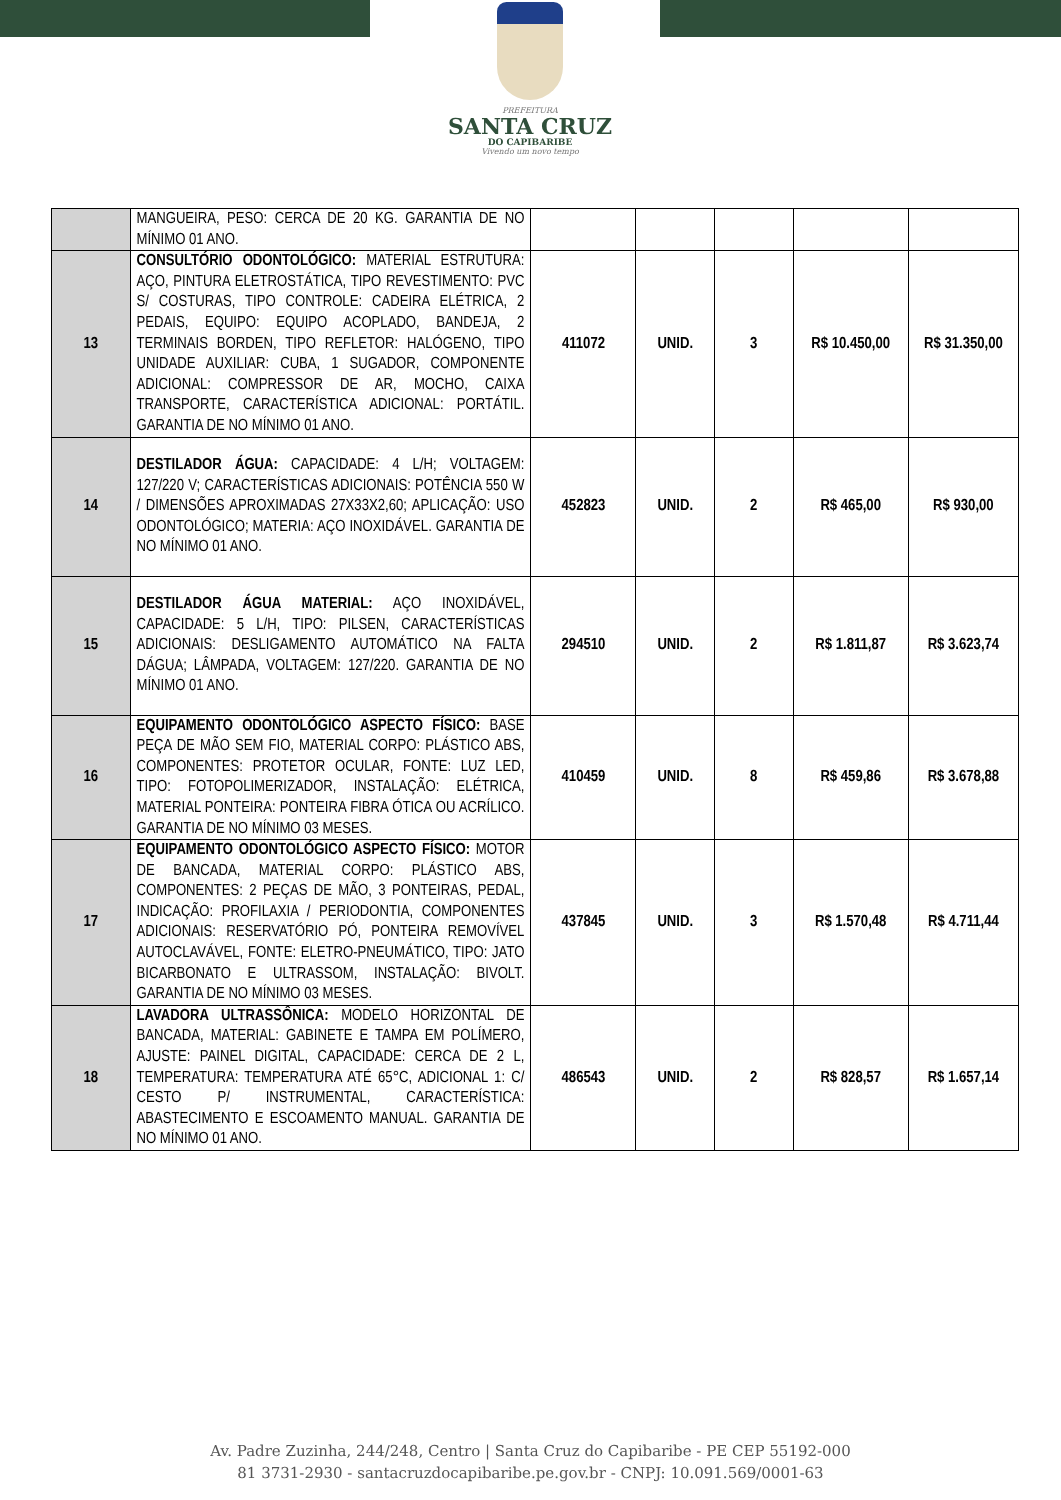PREFEITURA
SANTA CRUZ
DO CAPIBARIBE
Vivendo um novo tempo
| | MANGUEIRA, PESO: CERCA DE 20 KG. GARANTIA DE NO MÍNIMO 01 ANO. | | | | | |
| 13 | CONSULTÓRIO ODONTOLÓGICO: MATERIAL ESTRUTURA: AÇO, PINTURA ELETROSTÁTICA, TIPO REVESTIMENTO: PVC S/ COSTURAS, TIPO CONTROLE: CADEIRA ELÉTRICA, 2 PEDAIS, EQUIPO: EQUIPO ACOPLADO, BANDEJA, 2 TERMINAIS BORDEN, TIPO REFLETOR: HALÓGENO, TIPO UNIDADE AUXILIAR: CUBA, 1 SUGADOR, COMPONENTE ADICIONAL: COMPRESSOR DE AR, MOCHO, CAIXA TRANSPORTE, CARACTERÍSTICA ADICIONAL: PORTÁTIL. GARANTIA DE NO MÍNIMO 01 ANO. | 411072 | UNID. | 3 | R$ 10.450,00 | R$ 31.350,00 |
| 14 | DESTILADOR ÁGUA: CAPACIDADE: 4 L/H; VOLTAGEM: 127/220 V; CARACTERÍSTICAS ADICIONAIS: POTÊNCIA 550 W / DIMENSÕES APROXIMADAS 27X33X2,60; APLICAÇÃO: USO ODONTOLÓGICO; MATERIA: AÇO INOXIDÁVEL. GARANTIA DE NO MÍNIMO 01 ANO. | 452823 | UNID. | 2 | R$ 465,00 | R$ 930,00 |
| 15 | DESTILADOR ÁGUA MATERIAL: AÇO INOXIDÁVEL, CAPACIDADE: 5 L/H, TIPO: PILSEN, CARACTERÍSTICAS ADICIONAIS: DESLIGAMENTO AUTOMÁTICO NA FALTA DÁGUA; LÂMPADA, VOLTAGEM: 127/220. GARANTIA DE NO MÍNIMO 01 ANO. | 294510 | UNID. | 2 | R$ 1.811,87 | R$ 3.623,74 |
| 16 | EQUIPAMENTO ODONTOLÓGICO ASPECTO FÍSICO: BASE PEÇA DE MÃO SEM FIO, MATERIAL CORPO: PLÁSTICO ABS, COMPONENTES: PROTETOR OCULAR, FONTE: LUZ LED, TIPO: FOTOPOLIMERIZADOR, INSTALAÇÃO: ELÉTRICA, MATERIAL PONTEIRA: PONTEIRA FIBRA ÓTICA OU ACRÍLICO. GARANTIA DE NO MÍNIMO 03 MESES. | 410459 | UNID. | 8 | R$ 459,86 | R$ 3.678,88 |
| 17 | EQUIPAMENTO ODONTOLÓGICO ASPECTO FÍSICO: MOTOR DE BANCADA, MATERIAL CORPO: PLÁSTICO ABS, COMPONENTES: 2 PEÇAS DE MÃO, 3 PONTEIRAS, PEDAL, INDICAÇÃO: PROFILAXIA / PERIODONTIA, COMPONENTES ADICIONAIS: RESERVATÓRIO PÓ, PONTEIRA REMOVÍVEL AUTOCLAVÁVEL, FONTE: ELETRO-PNEUMÁTICO, TIPO: JATO BICARBONATO E ULTRASSOM, INSTALAÇÃO: BIVOLT. GARANTIA DE NO MÍNIMO 03 MESES. | 437845 | UNID. | 3 | R$ 1.570,48 | R$ 4.711,44 |
| 18 | LAVADORA ULTRASSÔNICA: MODELO HORIZONTAL DE BANCADA, MATERIAL: GABINETE E TAMPA EM POLÍMERO, AJUSTE: PAINEL DIGITAL, CAPACIDADE: CERCA DE 2 L, TEMPERATURA: TEMPERATURA ATÉ 65°C, ADICIONAL 1: C/ CESTO P/ INSTRUMENTAL, CARACTERÍSTICA: ABASTECIMENTO E ESCOAMENTO MANUAL. GARANTIA DE NO MÍNIMO 01 ANO. | 486543 | UNID. | 2 | R$ 828,57 | R$ 1.657,14 |
Av. Padre Zuzinha, 244/248, Centro | Santa Cruz do Capibaribe - PE CEP 55192-000
81 3731-2930 - santacruzdocapibaribe.pe.gov.br - CNPJ: 10.091.569/0001-63